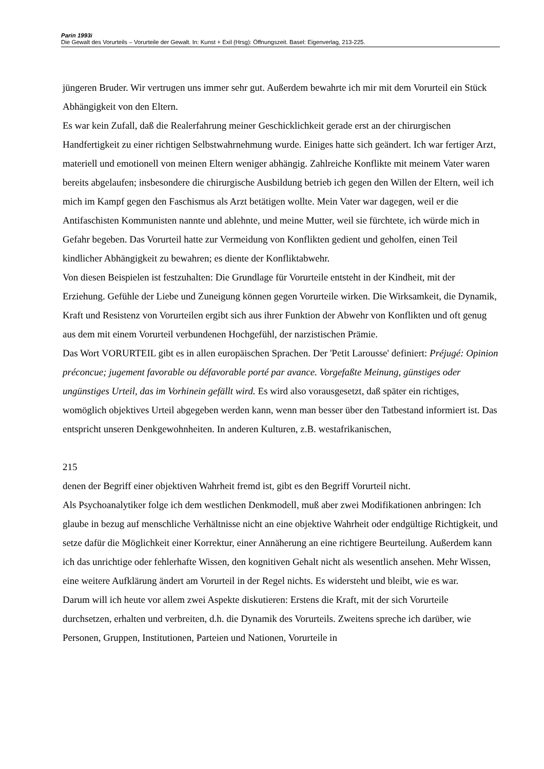Parin 1993i
Die Gewalt des Vorurteils – Vorurteile der Gewalt. In: Kunst + Exil (Hrsg): Öffnungszeit. Basel: Eigenverlag, 213-225.
jüngeren Bruder. Wir vertrugen uns immer sehr gut. Außerdem bewahrte ich mir mit dem Vorurteil ein Stück Abhängigkeit von den Eltern.
Es war kein Zufall, daß die Realerfahrung meiner Geschicklichkeit gerade erst an der chirurgischen Handfertigkeit zu einer richtigen Selbstwahrnehmung wurde. Einiges hatte sich geändert. Ich war fertiger Arzt, materiell und emotionell von meinen Eltern weniger abhängig. Zahlreiche Konflikte mit meinem Vater waren bereits abgelaufen; insbesondere die chirurgische Ausbildung betrieb ich gegen den Willen der Eltern, weil ich mich im Kampf gegen den Faschismus als Arzt betätigen wollte. Mein Vater war dagegen, weil er die Antifaschisten Kommunisten nannte und ablehnte, und meine Mutter, weil sie fürchtete, ich würde mich in Gefahr begeben. Das Vorurteil hatte zur Vermeidung von Konflikten gedient und geholfen, einen Teil kindlicher Abhängigkeit zu bewahren; es diente der Konfliktabwehr.
Von diesen Beispielen ist festzuhalten: Die Grundlage für Vorurteile entsteht in der Kindheit, mit der Erziehung. Gefühle der Liebe und Zuneigung können gegen Vorurteile wirken. Die Wirksamkeit, die Dynamik, Kraft und Resistenz von Vorurteilen ergibt sich aus ihrer Funktion der Abwehr von Konflikten und oft genug aus dem mit einem Vorurteil verbundenen Hochgefühl, der narzistischen Prämie.
Das Wort VORURTEIL gibt es in allen europäischen Sprachen. Der 'Petit Larousse' definiert: Préjugé: Opinion préconcue; jugement favorable ou défavorable porté par avance. Vorgefaßte Meinung, günstiges oder ungünstiges Urteil, das im Vorhinein gefällt wird. Es wird also vorausgesetzt, daß später ein richtiges, womöglich objektives Urteil abgegeben werden kann, wenn man besser über den Tatbestand informiert ist. Das entspricht unseren Denkgewohnheiten. In anderen Kulturen, z.B. westafrikanischen,
215
denen der Begriff einer objektiven Wahrheit fremd ist, gibt es den Begriff Vorurteil nicht.
Als Psychoanalytiker folge ich dem westlichen Denkmodell, muß aber zwei Modifikationen anbringen: Ich glaube in bezug auf menschliche Verhältnisse nicht an eine objektive Wahrheit oder endgültige Richtigkeit, und setze dafür die Möglichkeit einer Korrektur, einer Annäherung an eine richtigere Beurteilung. Außerdem kann ich das unrichtige oder fehlerhafte Wissen, den kognitiven Gehalt nicht als wesentlich ansehen. Mehr Wissen, eine weitere Aufklärung ändert am Vorurteil in der Regel nichts. Es widersteht und bleibt, wie es war.
Darum will ich heute vor allem zwei Aspekte diskutieren: Erstens die Kraft, mit der sich Vorurteile durchsetzen, erhalten und verbreiten, d.h. die Dynamik des Vorurteils. Zweitens spreche ich darüber, wie Personen, Gruppen, Institutionen, Parteien und Nationen, Vorurteile in